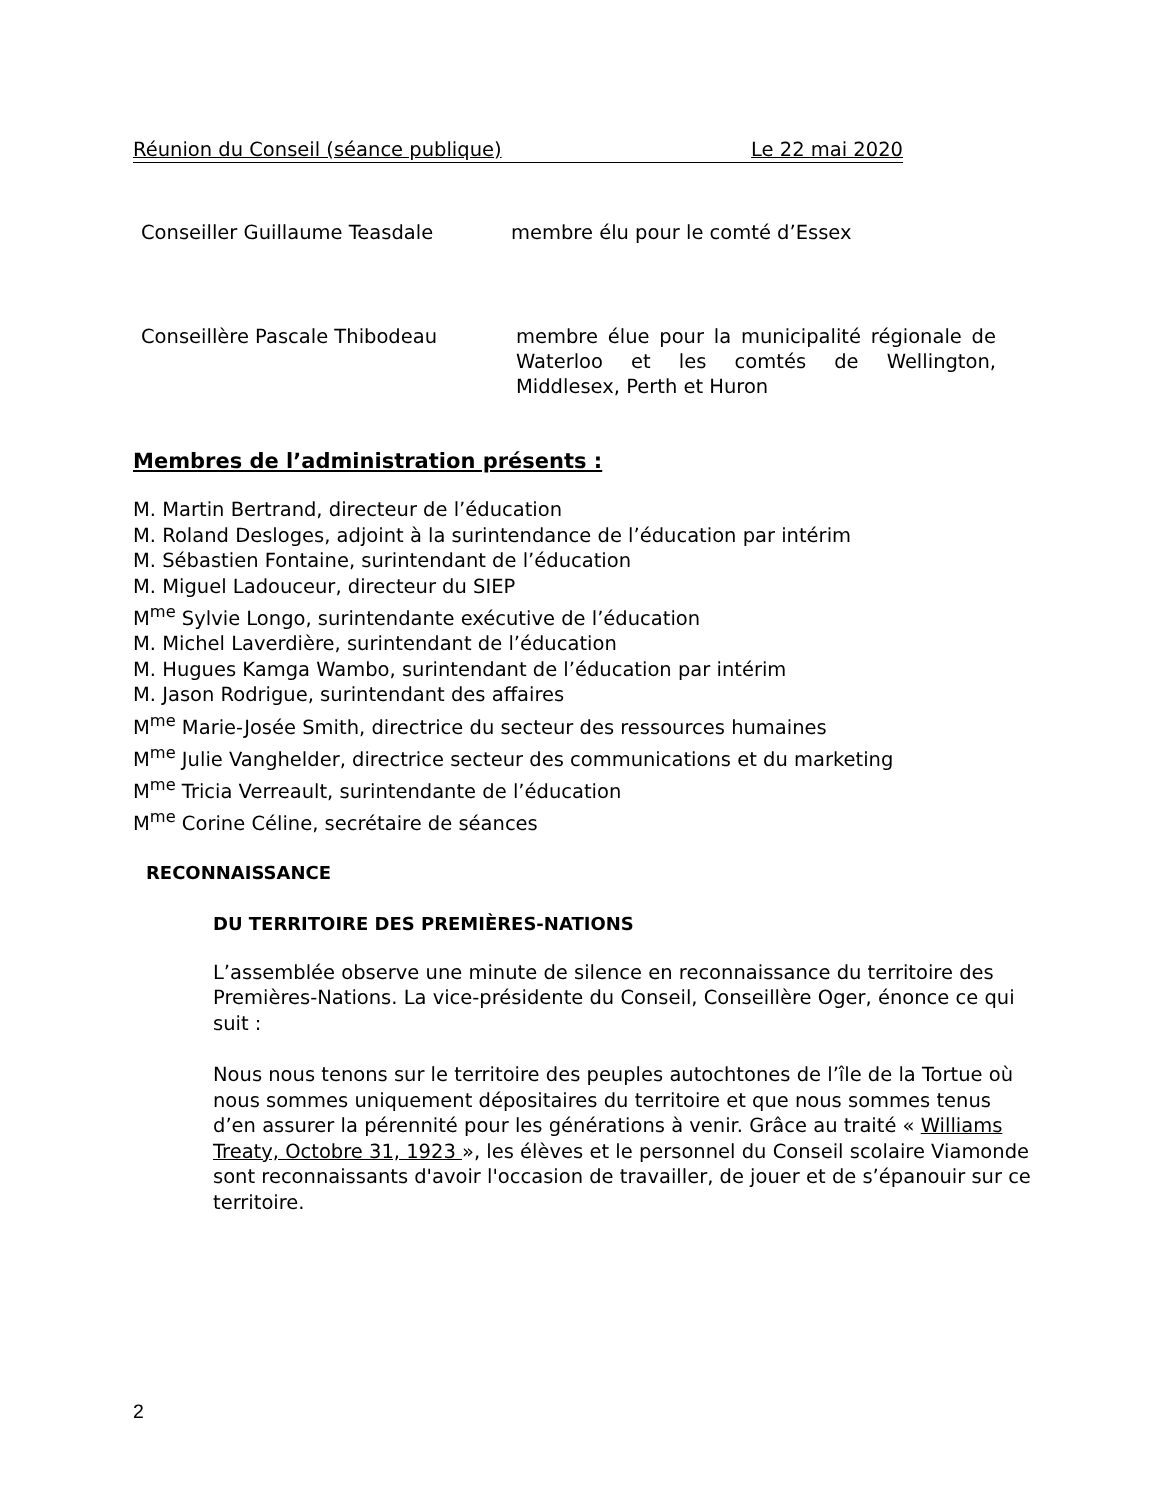Réunion du Conseil (séance publique) Le 22 mai 2020
Conseiller Guillaume Teasdale membre élu pour le comté d’Essex
Conseillère Pascale Thibodeau membre élue pour la municipalité régionale de Waterloo et les comtés de Wellington, Middlesex, Perth et Huron
Membres de l’administration présents :
M. Martin Bertrand, directeur de l’éducation
M. Roland Desloges, adjoint à la surintendance de l’éducation par intérim
M. Sébastien Fontaine, surintendant de l’éducation
M. Miguel Ladouceur, directeur du SIEP
M<sup>me</sup> Sylvie Longo, surintendante exécutive de l’éducation
M. Michel Laverdière, surintendant de l’éducation
M. Hugues Kamga Wambo, surintendant de l’éducation par intérim
M. Jason Rodrigue, surintendant des affaires
M<sup>me</sup> Marie-Josée Smith, directrice du secteur des ressources humaines
M<sup>me</sup> Julie Vanghelder, directrice secteur des communications et du marketing
M<sup>me</sup> Tricia Verreault, surintendante de l’éducation
M<sup>me</sup> Corine Céline, secrétaire de séances
RECONNAISSANCE
DU TERRITOIRE DES PREMIÈRES-NATIONS
L’assemblée observe une minute de silence en reconnaissance du territoire des Premières-Nations. La vice-présidente du Conseil, Conseillère Oger, énonce ce qui suit :
Nous nous tenons sur le territoire des peuples autochtones de l’île de la Tortue où nous sommes uniquement dépositaires du territoire et que nous sommes tenus d’en assurer la pérennité pour les générations à venir. Grâce au traité « Williams Treaty, Octobre 31, 1923 », les élèves et le personnel du Conseil scolaire Viamonde sont reconnaissants d'avoir l'occasion de travailler, de jouer et de s’épanouir sur ce territoire.
2